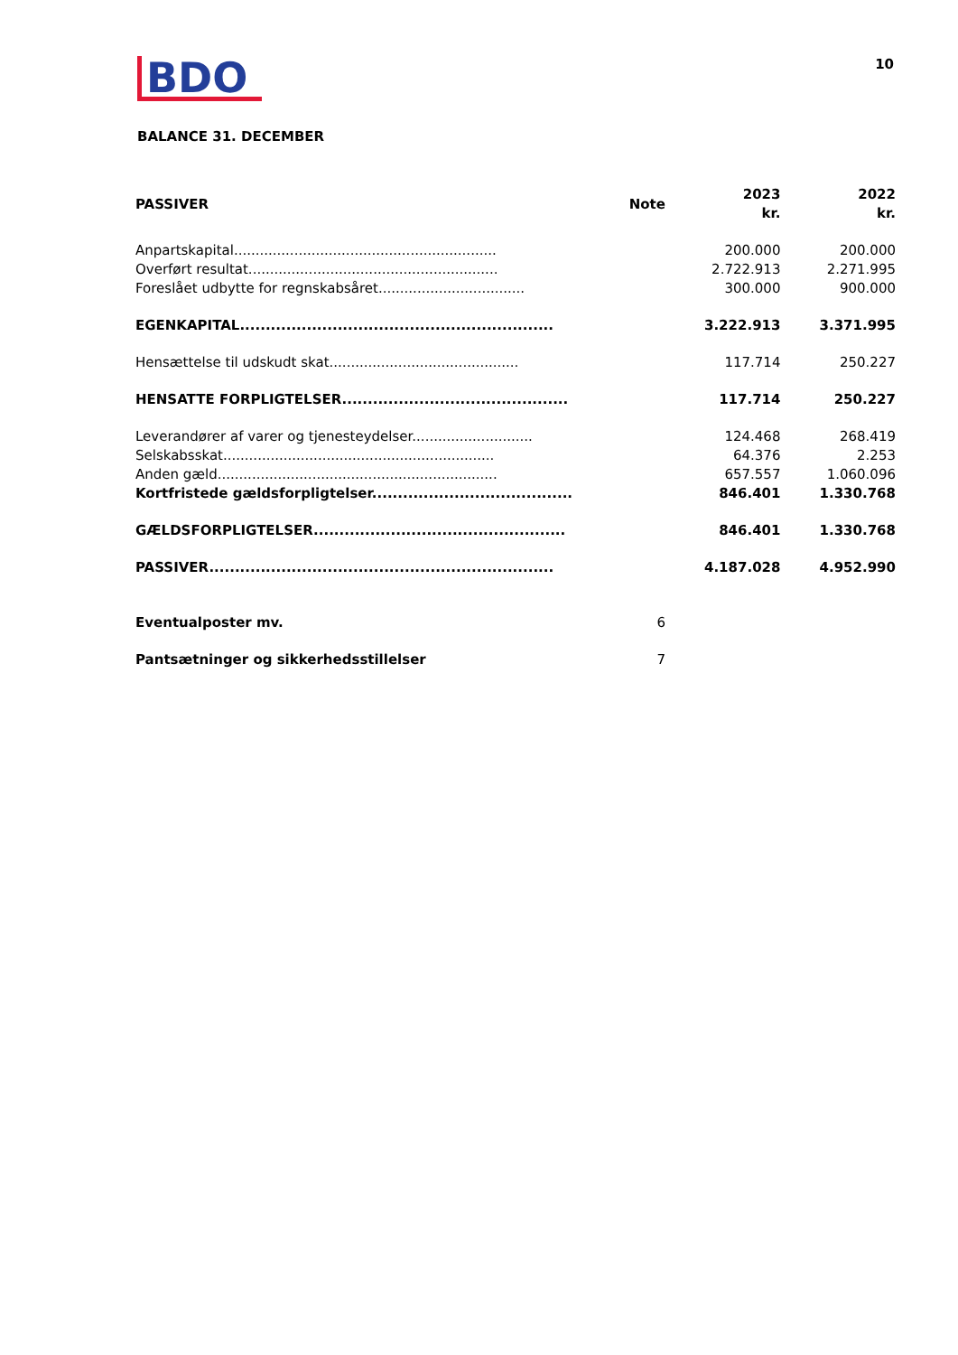BDO
10
BALANCE 31. DECEMBER
| PASSIVER | Note | 2023 kr. | 2022 kr. |
| --- | --- | --- | --- |
| Anpartskapital............................................................. | | 200.000 | 200.000 |
| Overført resultat.......................................................... | | 2.722.913 | 2.271.995 |
| Foreslået udbytte for regnskabsåret.................................. | | 300.000 | 900.000 |
| EGENKAPITAL............................................................. | | 3.222.913 | 3.371.995 |
| Hensættelse til udskudt skat............................................ | | 117.714 | 250.227 |
| HENSATTE FORPLIGTELSER............................................ | | 117.714 | 250.227 |
| Leverandører af varer og tjenesteydelser............................ | | 124.468 | 268.419 |
| Selskabsskat............................................................... | | 64.376 | 2.253 |
| Anden gæld................................................................. | | 657.557 | 1.060.096 |
| Kortfristede gældsforpligtelser....................................... | | 846.401 | 1.330.768 |
| GÆLDSFORPLIGTELSER................................................. | | 846.401 | 1.330.768 |
| PASSIVER................................................................... | | 4.187.028 | 4.952.990 |
| Eventualposter mv. | 6 | | |
| Pantsætninger og sikkerhedsstillelser | 7 | | |